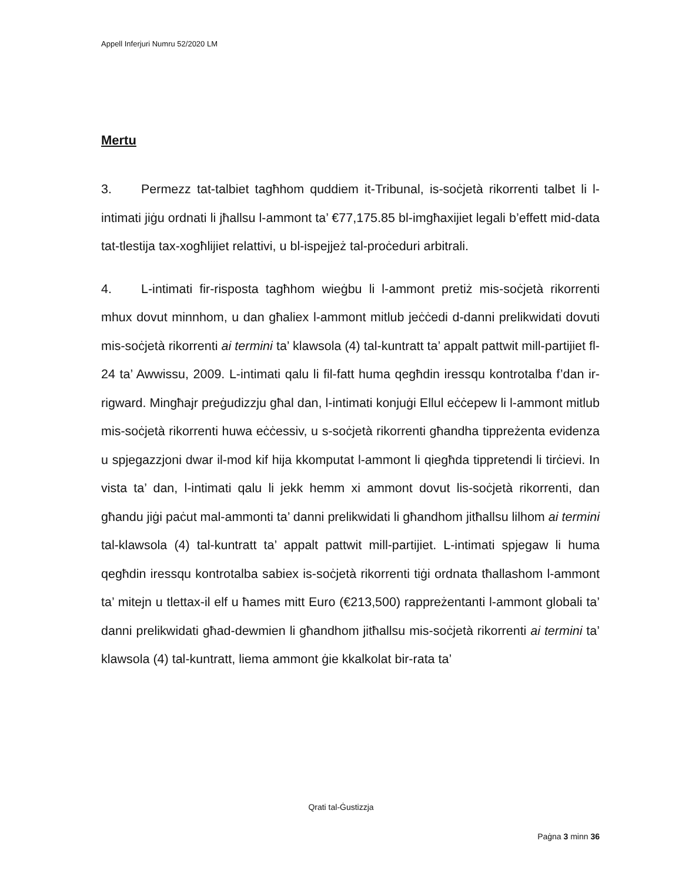Appell Inferjuri Numru 52/2020 LM
Mertu
3. Permezz tat-talbiet tagħhom quddiem it-Tribunal, is-soċjetà rikorrenti talbet li l-intimati jiġu ordnati li jħallsu l-ammont ta’ €77,175.85 bl-imgħaxijiet legali b’effett mid-data tat-tlestija tax-xogħlijiet relattivi, u bl-ispejjeż tal-proċeduri arbitrali.
4. L-intimati fir-risposta tagħhom wieġbu li l-ammont pretiż mis-soċjetà rikorrenti mhux dovut minnhom, u dan għaliex l-ammont mitlub jeċċedi d-danni prelikwidati dovuti mis-soċjetà rikorrenti ai termini ta’ klawsola (4) tal-kuntratt ta’ appalt pattwit mill-partijiet fl-24 ta’ Awwissu, 2009. L-intimati qalu li fil-fatt huma qegħdin iressqu kontrotalba f’dan ir-rigward. Mingħajr preġudizzju għal dan, l-intimati konjuġi Ellul eċċepew li l-ammont mitlub mis-soċjetà rikorrenti huwa eċċessiv, u s-soċjetà rikorrenti għandha tippreżenta evidenza u spjegazzjoni dwar il-mod kif hija kkomputat l-ammont li qiegħda tippretendi li tirċievi. In vista ta’ dan, l-intimati qalu li jekk hemm xi ammont dovut lis-soċjetà rikorrenti, dan għandu jiġi paċut mal-ammonti ta’ danni prelikwidati li għandhom jitħallsu lilhom ai termini tal-klawsola (4) tal-kuntratt ta’ appalt pattwit mill-partijiet. L-intimati spjegaw li huma qegħdin iressqu kontrotalba sabiex is-soċjetà rikorrenti tiġi ordnata tħallashom l-ammont ta’ mitejn u tlettax-il elf u ħames mitt Euro (€213,500) rappreżentanti l-ammont globali ta’ danni prelikwidati għad-dewmien li għandhom jitħallsu mis-soċjetà rikorrenti ai termini ta’ klawsola (4) tal-kuntratt, liema ammont ġie kkalkolat bir-rata ta’
Qrati tal-Ġustizzja
Paġna 3 minn 36